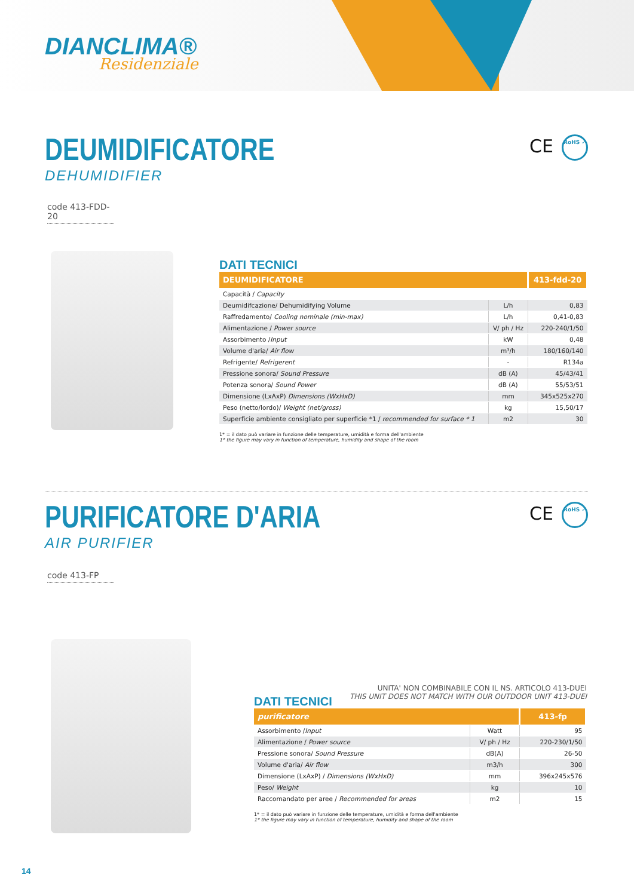DIANCLIMA®
Residenziale
DEUMIDIFICATORE
DEHUMIDIFIER
CE RoHS ✓
code 413-FDD-20
DATI TECNICI
| DEUMIDIFICATORE | | 413-fdd-20 |
| --- | --- | --- |
| Capacità / Capacity | | |
| Deumidifcazione/ Dehumidifying Volume | L/h | 0,83 |
| Raffredamento/ Cooling nominale (min-max) | L/h | 0,41-0,83 |
| Alimentazione / Power source | V/ ph / Hz | 220-240/1/50 |
| Assorbimento / Input | kW | 0,48 |
| Volume d'aria/ Air flow | m³/h | 180/160/140 |
| Refrigente/ Refrigerent | - | R134a |
| Pressione sonora/ Sound Pressure | dB (A) | 45/43/41 |
| Potenza sonora/ Sound Power | dB (A) | 55/53/51 |
| Dimensione (LxAxP) Dimensions (WxHxD) | mm | 345x525x270 |
| Peso (netto/lordo)/ Weight (net/gross) | kg | 15,50/17 |
| Superficie ambiente consigliato per superficie *1 / recommended for surface * 1 | m2 | 30 |
1* = il dato può variare in funzione delle temperature, umidità e forma dell'ambiente
1* the figure may vary in function of temperature, humidity and shape of the room
PURIFICATORE D'ARIA
AIR PURIFIER
CE RoHS ✓
code 413-FP
UNITA' NON COMBINABILE CON IL NS. ARTICOLO 413-DUEI
THIS UNIT DOES NOT MATCH WITH OUR OUTDOOR UNIT 413-DUEI
DATI TECNICI
| purificatore | | 413-fp |
| --- | --- | --- |
| Assorbimento / Input | Watt | 95 |
| Alimentazione / Power source | V/ ph / Hz | 220-230/1/50 |
| Pressione sonora/ Sound Pressure | dB(A) | 26-50 |
| Volume d'aria/ Air flow | m3/h | 300 |
| Dimensione (LxAxP) / Dimensions (WxHxD) | mm | 396x245x576 |
| Peso/ Weight | kg | 10 |
| Raccomandato per aree / Recommended for areas | m2 | 15 |
1* = il dato può variare in funzione delle temperature, umidità e forma dell'ambiente
1* the figure may vary in function of temperature, humidity and shape of the room
14